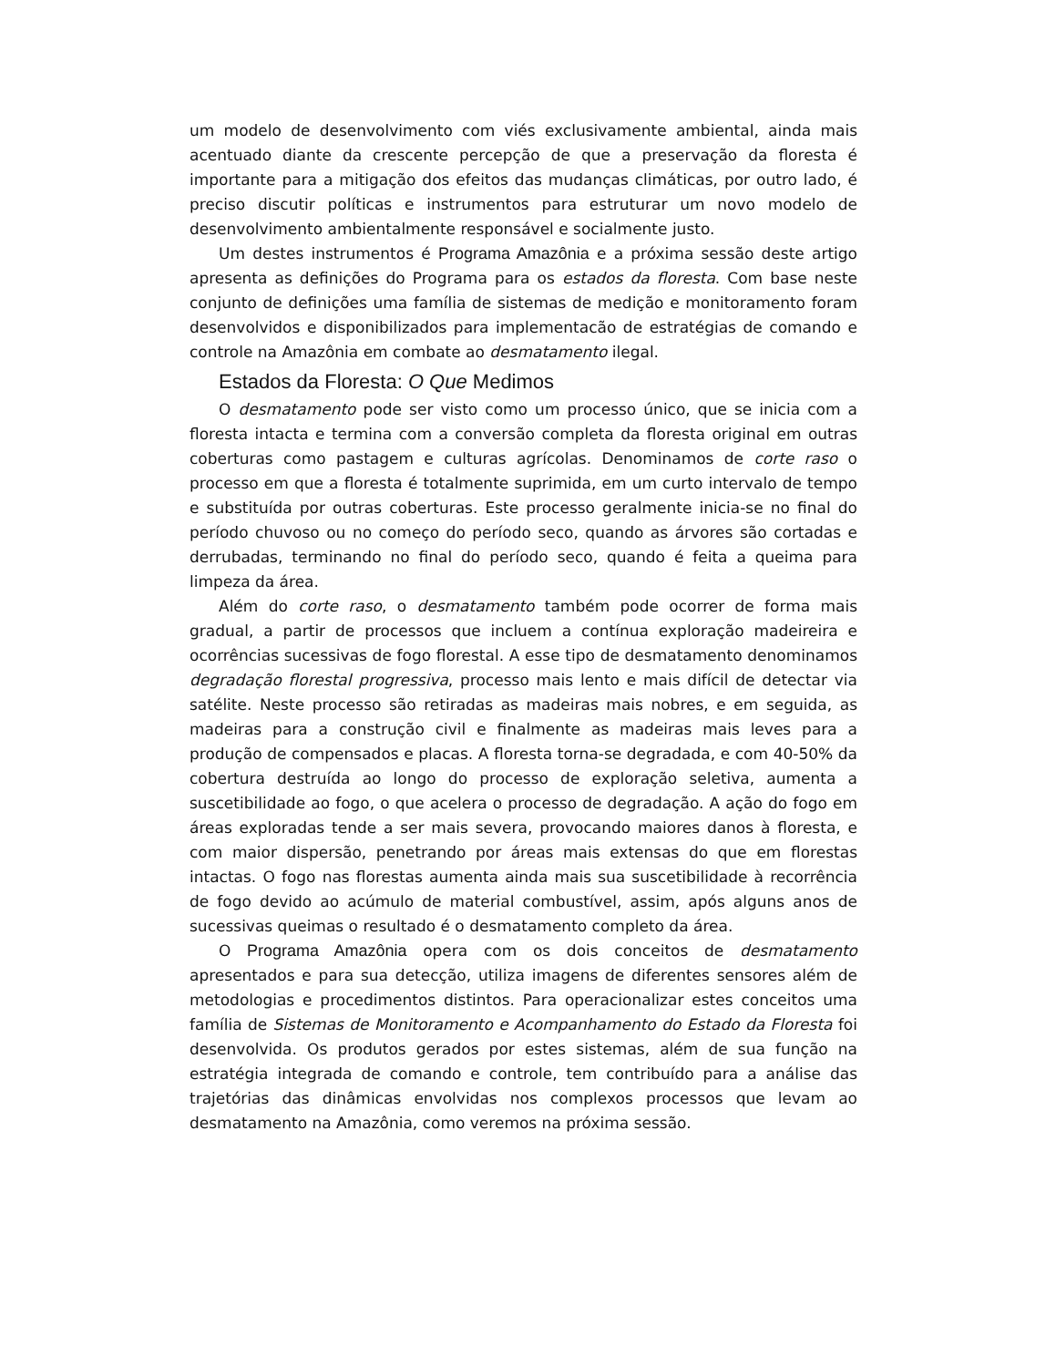um modelo de desenvolvimento com viés exclusivamente ambiental, ainda mais acentuado diante da crescente percepção de que a preservação da floresta é importante para a mitigação dos efeitos das mudanças climáticas, por outro lado, é preciso discutir políticas e instrumentos para estruturar um novo modelo de desenvolvimento ambientalmente responsável e socialmente justo.
Um destes instrumentos é Programa Amazônia e a próxima sessão deste artigo apresenta as definições do Programa para os estados da floresta. Com base neste conjunto de definições uma família de sistemas de medição e monitoramento foram desenvolvidos e disponibilizados para implementacão de estratégias de comando e controle na Amazônia em combate ao desmatamento ilegal.
Estados da Floresta: O Que Medimos
O desmatamento pode ser visto como um processo único, que se inicia com a floresta intacta e termina com a conversão completa da floresta original em outras coberturas como pastagem e culturas agrícolas. Denominamos de corte raso o processo em que a floresta é totalmente suprimida, em um curto intervalo de tempo e substituída por outras coberturas. Este processo geralmente inicia-se no final do período chuvoso ou no começo do período seco, quando as árvores são cortadas e derrubadas, terminando no final do período seco, quando é feita a queima para limpeza da área.
Além do corte raso, o desmatamento também pode ocorrer de forma mais gradual, a partir de processos que incluem a contínua exploração madeireira e ocorrências sucessivas de fogo florestal. A esse tipo de desmatamento denominamos degradação florestal progressiva, processo mais lento e mais difícil de detectar via satélite. Neste processo são retiradas as madeiras mais nobres, e em seguida, as madeiras para a construção civil e finalmente as madeiras mais leves para a produção de compensados e placas. A floresta torna-se degradada, e com 40-50% da cobertura destruída ao longo do processo de exploração seletiva, aumenta a suscetibilidade ao fogo, o que acelera o processo de degradação. A ação do fogo em áreas exploradas tende a ser mais severa, provocando maiores danos à floresta, e com maior dispersão, penetrando por áreas mais extensas do que em florestas intactas. O fogo nas florestas aumenta ainda mais sua suscetibilidade à recorrência de fogo devido ao acúmulo de material combustível, assim, após alguns anos de sucessivas queimas o resultado é o desmatamento completo da área.
O Programa Amazônia opera com os dois conceitos de desmatamento apresentados e para sua detecção, utiliza imagens de diferentes sensores além de metodologias e procedimentos distintos. Para operacionalizar estes conceitos uma família de Sistemas de Monitoramento e Acompanhamento do Estado da Floresta foi desenvolvida. Os produtos gerados por estes sistemas, além de sua função na estratégia integrada de comando e controle, tem contribuído para a análise das trajetórias das dinâmicas envolvidas nos complexos processos que levam ao desmatamento na Amazônia, como veremos na próxima sessão.